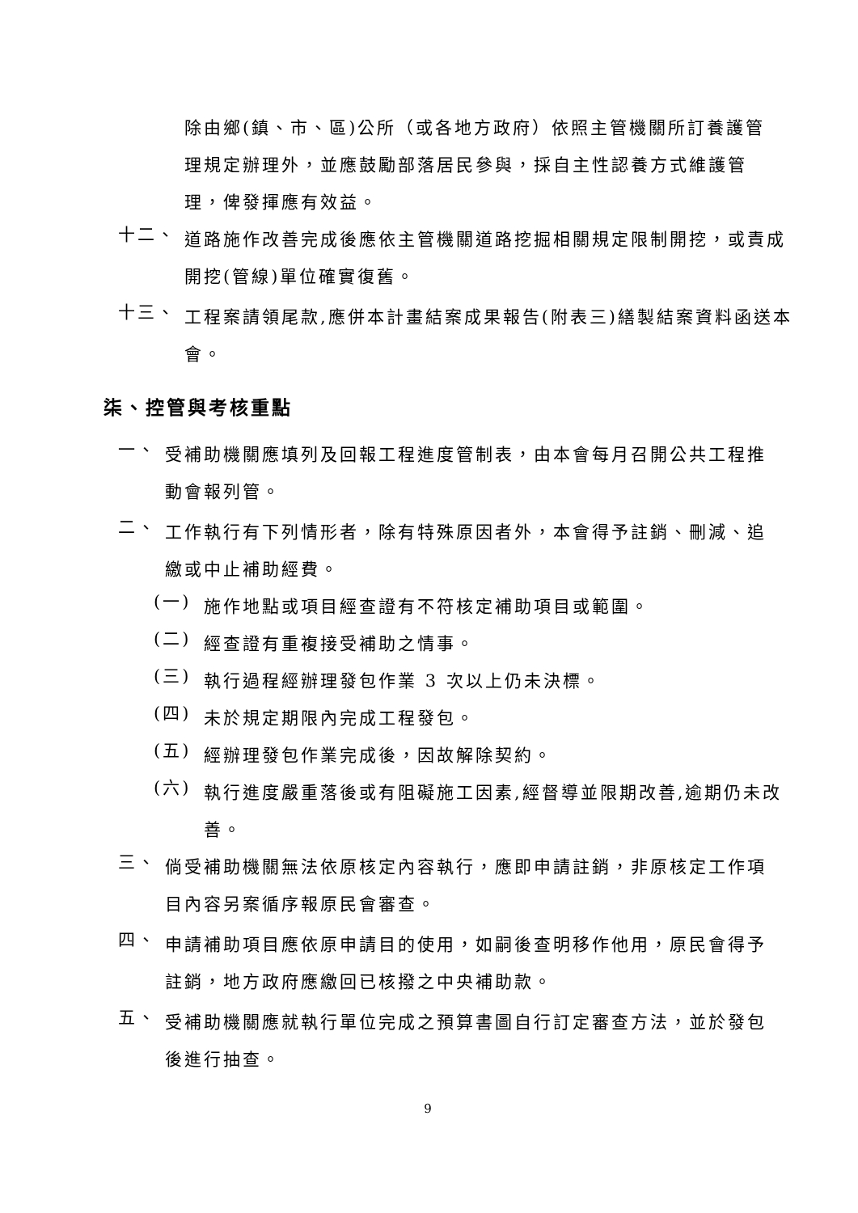除由鄉(鎮、市、區)公所（或各地方政府）依照主管機關所訂養護管理規定辦理外，並應鼓勵部落居民參與，採自主性認養方式維護管理，俾發揮應有效益。
十二、
道路施作改善完成後應依主管機關道路挖掘相關規定限制開挖，或責成開挖(管線)單位確實復舊。
十三、
工程案請領尾款,應併本計畫結案成果報告(附表三)繕製結案資料函送本會。
柒、控管與考核重點
一、
受補助機關應填列及回報工程進度管制表，由本會每月召開公共工程推動會報列管。
二、
工作執行有下列情形者，除有特殊原因者外，本會得予註銷、刪減、追繳或中止補助經費。
(一)
施作地點或項目經查證有不符核定補助項目或範圍。
(二)
經查證有重複接受補助之情事。
(三)
執行過程經辦理發包作業 3 次以上仍未決標。
(四)
未於規定期限內完成工程發包。
(五)
經辦理發包作業完成後，因故解除契約。
(六)
執行進度嚴重落後或有阻礙施工因素,經督導並限期改善,逾期仍未改善。
三、
倘受補助機關無法依原核定內容執行，應即申請註銷，非原核定工作項目內容另案循序報原民會審查。
四、
申請補助項目應依原申請目的使用，如嗣後查明移作他用，原民會得予註銷，地方政府應繳回已核撥之中央補助款。
五、
受補助機關應就執行單位完成之預算書圖自行訂定審查方法，並於發包後進行抽查。
9